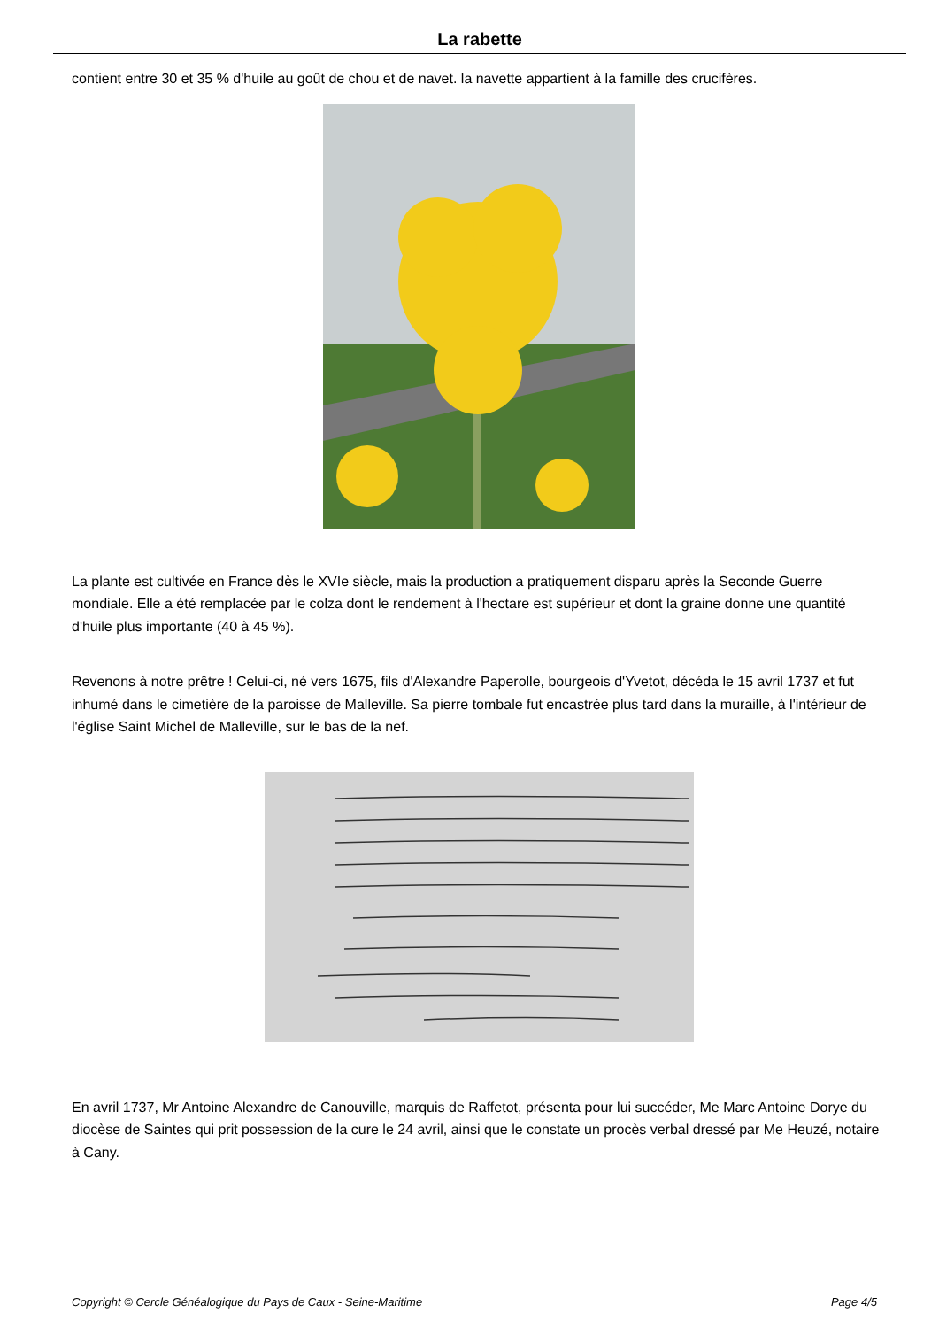La rabette
contient entre 30 et 35 % d'huile au goût de chou et de navet. la navette appartient à la famille des crucifères.
La plante est cultivée en France dès le XVIe siècle, mais la production a pratiquement disparu après la Seconde Guerre mondiale. Elle a été remplacée par le colza dont le rendement à l'hectare est supérieur et dont la graine donne une quantité d'huile plus importante (40 à 45 %).
Revenons à notre prêtre ! Celui-ci, né vers 1675, fils d'Alexandre Paperolle, bourgeois d'Yvetot, décéda le 15 avril 1737 et fut inhumé dans le cimetière de la paroisse de Malleville. Sa pierre tombale fut encastrée plus tard dans la muraille, à l'intérieur de l'église Saint Michel de Malleville, sur le bas de la nef.
En avril 1737, Mr Antoine Alexandre de Canouville, marquis de Raffetot, présenta pour lui succéder, Me Marc Antoine Dorye du diocèse de Saintes qui prit possession de la cure le 24 avril, ainsi que le constate un procès verbal dressé par Me Heuzé, notaire à Cany.
Copyright © Cercle Généalogique du Pays de Caux - Seine-Maritime Page 4/5